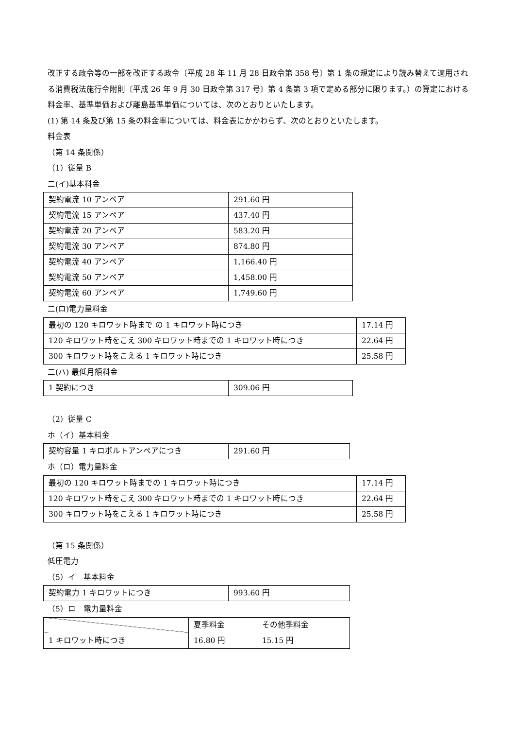改正する政令等の一部を改正する政令〔平成 28 年 11 月 28 日政令第 358 号〕第 1 条の規定により読み替えて適用される消費税法施行令附則〔平成 26 年 9 月 30 日政令第 317 号〕第 4 条第 3 項で定める部分に限ります。）の算定における料金率、基準単価および離島基準単価については、次のとおりといたします。
(1) 第 14 条及び第 15 条の料金率については、料金表にかかわらず、次のとおりといたします。
料金表
（第 14 条関係）
（1）従量 B
二(イ)基本料金
| 契約電流 10 アンペア | 291.60 円 |
| 契約電流 15 アンペア | 437.40 円 |
| 契約電流 20 アンペア | 583.20 円 |
| 契約電流 30 アンペア | 874.80 円 |
| 契約電流 40 アンペア | 1,166.40 円 |
| 契約電流 50 アンペア | 1,458.00 円 |
| 契約電流 60 アンペア | 1,749.60 円 |
二(ロ)電力量料金
| 最初の 120 キロワット時まで の 1 キロワット時につき | 17.14 円 |
| 120 キロワット時をこえ 300 キロワット時までの 1 キロワット時につき | 22.64 円 |
| 300 キロワット時をこえる 1 キロワット時につき | 25.58 円 |
二(ハ) 最低月額料金
| 1 契約につき | 309.06 円 |
（2）従量 C
ホ（イ）基本料金
| 契約容量 1 キロボルトアンペアにつき | 291.60 円 |
ホ（ロ）電力量料金
| 最初の 120 キロワット時までの 1 キロワット時につき | 17.14 円 |
| 120 キロワット時をこえ 300 キロワット時までの 1 キロワット時につき | 22.64 円 |
| 300 キロワット時をこえる 1 キロワット時につき | 25.58 円 |
（第 15 条関係）
低圧電力
（5）イ　基本料金
| 契約電力 1 キロワットにつき | 993.60 円 |
（5）ロ　電力量料金
| | 夏季料金 | その他季料金 |
| 1 キロワット時につき | 16.80 円 | 15.15 円 |